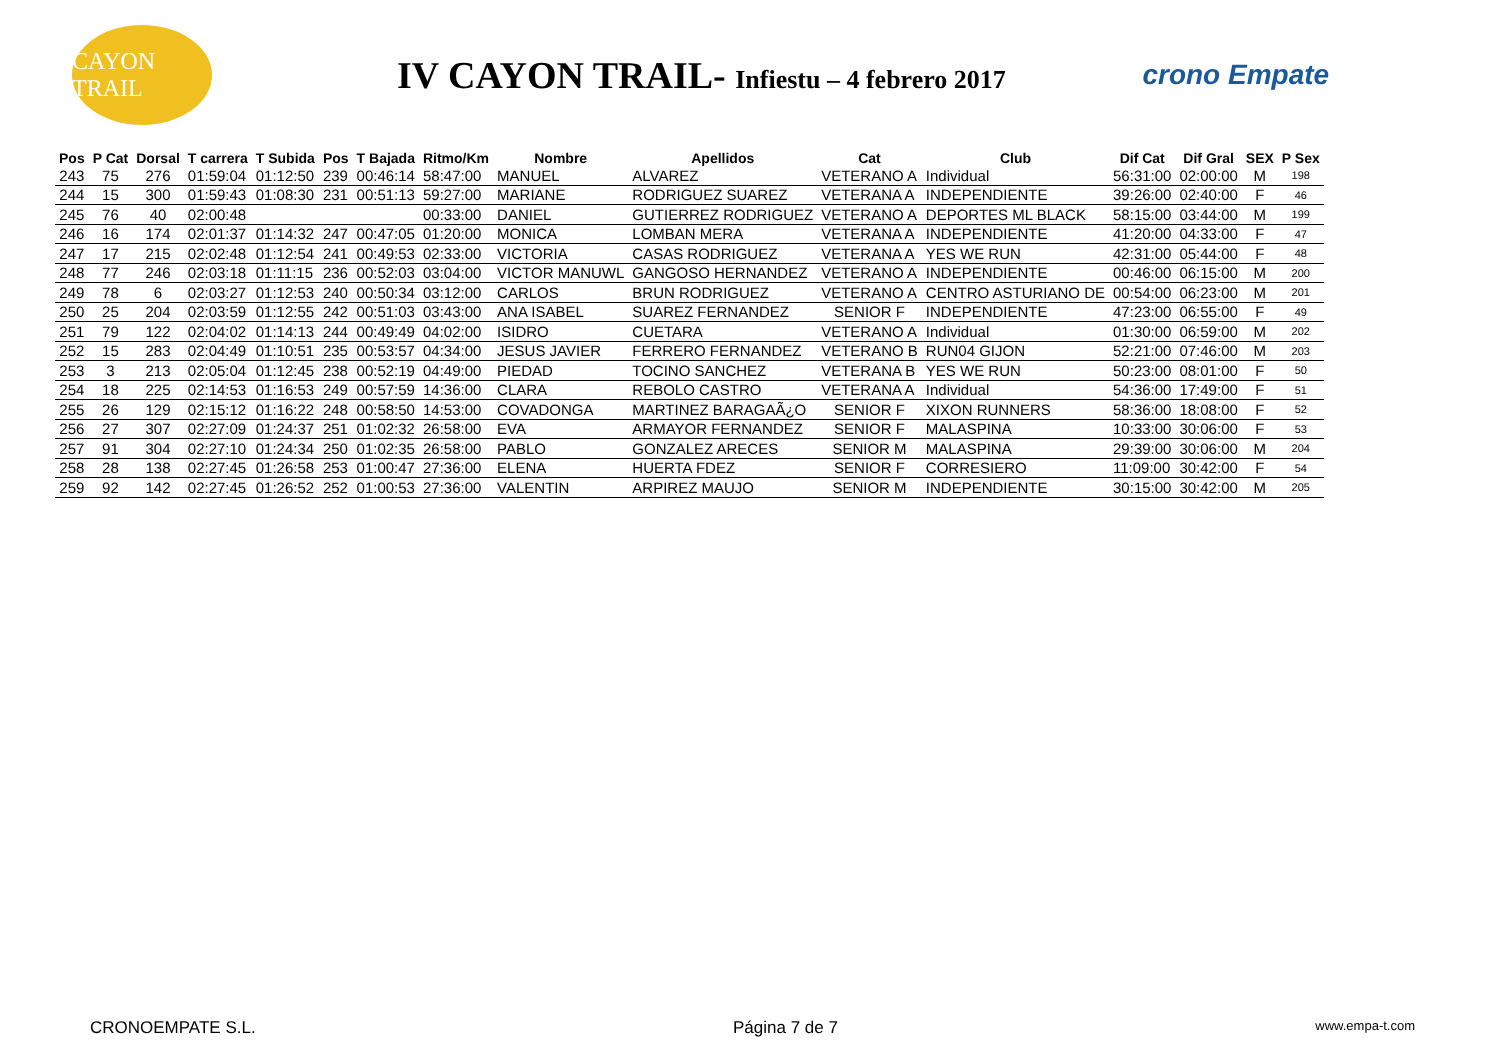CAYON TRAIL
IV CAYON TRAIL- Infiestu – 4 febrero 2017
crono Empate
| Pos | P Cat | Dorsal | T carrera | T Subida | Pos | T Bajada | Ritmo/Km | Nombre | Apellidos | Cat | Club | Dif Cat | Dif Gral | SEX | P Sex |
| --- | --- | --- | --- | --- | --- | --- | --- | --- | --- | --- | --- | --- | --- | --- | --- |
| 243 | 75 | 276 | 01:59:04 | 01:12:50 | 239 | 00:46:14 | 58:47:00 | MANUEL | ALVAREZ | VETERANO A | Individual | 56:31:00 | 02:00:00 | M | 198 |
| 244 | 15 | 300 | 01:59:43 | 01:08:30 | 231 | 00:51:13 | 59:27:00 | MARIANE | RODRIGUEZ SUAREZ | VETERANA A | INDEPENDIENTE | 39:26:00 | 02:40:00 | F | 46 |
| 245 | 76 | 40 | 02:00:48 | | | | 00:33:00 | DANIEL | GUTIERREZ RODRIGUEZ | VETERANO A | DEPORTES ML BLACK | 58:15:00 | 03:44:00 | M | 199 |
| 246 | 16 | 174 | 02:01:37 | 01:14:32 | 247 | 00:47:05 | 01:20:00 | MONICA | LOMBAN MERA | VETERANA A | INDEPENDIENTE | 41:20:00 | 04:33:00 | F | 47 |
| 247 | 17 | 215 | 02:02:48 | 01:12:54 | 241 | 00:49:53 | 02:33:00 | VICTORIA | CASAS RODRIGUEZ | VETERANA A | YES WE RUN | 42:31:00 | 05:44:00 | F | 48 |
| 248 | 77 | 246 | 02:03:18 | 01:11:15 | 236 | 00:52:03 | 03:04:00 | VICTOR MANUWL | GANGOSO HERNANDEZ | VETERANO A | INDEPENDIENTE | 00:46:00 | 06:15:00 | M | 200 |
| 249 | 78 | 6 | 02:03:27 | 01:12:53 | 240 | 00:50:34 | 03:12:00 | CARLOS | BRUN RODRIGUEZ | VETERANO A | CENTRO ASTURIANO DE | 00:54:00 | 06:23:00 | M | 201 |
| 250 | 25 | 204 | 02:03:59 | 01:12:55 | 242 | 00:51:03 | 03:43:00 | ANA ISABEL | SUAREZ FERNANDEZ | SENIOR F | INDEPENDIENTE | 47:23:00 | 06:55:00 | F | 49 |
| 251 | 79 | 122 | 02:04:02 | 01:14:13 | 244 | 00:49:49 | 04:02:00 | ISIDRO | CUETARA | VETERANO A | Individual | 01:30:00 | 06:59:00 | M | 202 |
| 252 | 15 | 283 | 02:04:49 | 01:10:51 | 235 | 00:53:57 | 04:34:00 | JESUS JAVIER | FERRERO FERNANDEZ | VETERANO B | RUN04 GIJON | 52:21:00 | 07:46:00 | M | 203 |
| 253 | 3 | 213 | 02:05:04 | 01:12:45 | 238 | 00:52:19 | 04:49:00 | PIEDAD | TOCINO SANCHEZ | VETERANA B | YES WE RUN | 50:23:00 | 08:01:00 | F | 50 |
| 254 | 18 | 225 | 02:14:53 | 01:16:53 | 249 | 00:57:59 | 14:36:00 | CLARA | REBOLO CASTRO | VETERANA A | Individual | 54:36:00 | 17:49:00 | F | 51 |
| 255 | 26 | 129 | 02:15:12 | 01:16:22 | 248 | 00:58:50 | 14:53:00 | COVADONGA | MARTINEZ BARAGAÃ¿O | SENIOR F | XIXON RUNNERS | 58:36:00 | 18:08:00 | F | 52 |
| 256 | 27 | 307 | 02:27:09 | 01:24:37 | 251 | 01:02:32 | 26:58:00 | EVA | ARMAYOR FERNANDEZ | SENIOR F | MALASPINA | 10:33:00 | 30:06:00 | F | 53 |
| 257 | 91 | 304 | 02:27:10 | 01:24:34 | 250 | 01:02:35 | 26:58:00 | PABLO | GONZALEZ ARECES | SENIOR M | MALASPINA | 29:39:00 | 30:06:00 | M | 204 |
| 258 | 28 | 138 | 02:27:45 | 01:26:58 | 253 | 01:00:47 | 27:36:00 | ELENA | HUERTA FDEZ | SENIOR F | CORRESIERO | 11:09:00 | 30:42:00 | F | 54 |
| 259 | 92 | 142 | 02:27:45 | 01:26:52 | 252 | 01:00:53 | 27:36:00 | VALENTIN | ARPIREZ MAUJO | SENIOR M | INDEPENDIENTE | 30:15:00 | 30:42:00 | M | 205 |
CRONOEMPATE S.L. Página 7 de 7 www.empa-t.com